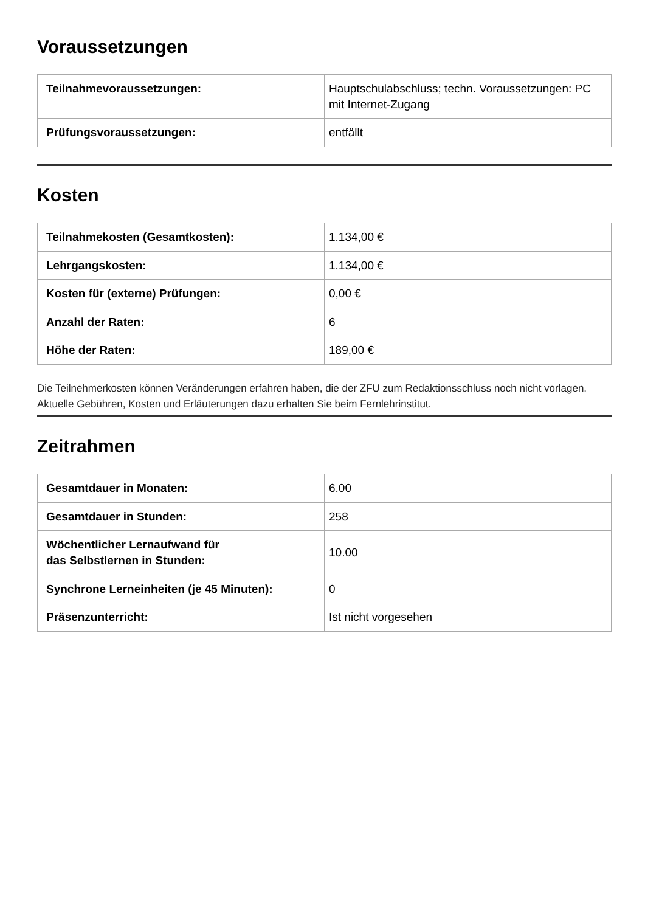Voraussetzungen
| Teilnahmevoraussetzungen: | Hauptschulabschluss; techn. Voraussetzungen: PC mit Internet-Zugang |
| Prüfungsvoraussetzungen: | entfällt |
Kosten
| Teilnahmekosten (Gesamtkosten): | 1.134,00 € |
| Lehrgangskosten: | 1.134,00 € |
| Kosten für (externe) Prüfungen: | 0,00 € |
| Anzahl der Raten: | 6 |
| Höhe der Raten: | 189,00 € |
Die Teilnehmerkosten können Veränderungen erfahren haben, die der ZFU zum Redaktionsschluss noch nicht vorlagen. Aktuelle Gebühren, Kosten und Erläuterungen dazu erhalten Sie beim Fernlehrinstitut.
Zeitrahmen
| Gesamtdauer in Monaten: | 6.00 |
| Gesamtdauer in Stunden: | 258 |
| Wöchentlicher Lernaufwand für das Selbstlernen in Stunden: | 10.00 |
| Synchrone Lerneinheiten (je 45 Minuten): | 0 |
| Präsenzunterricht: | Ist nicht vorgesehen |